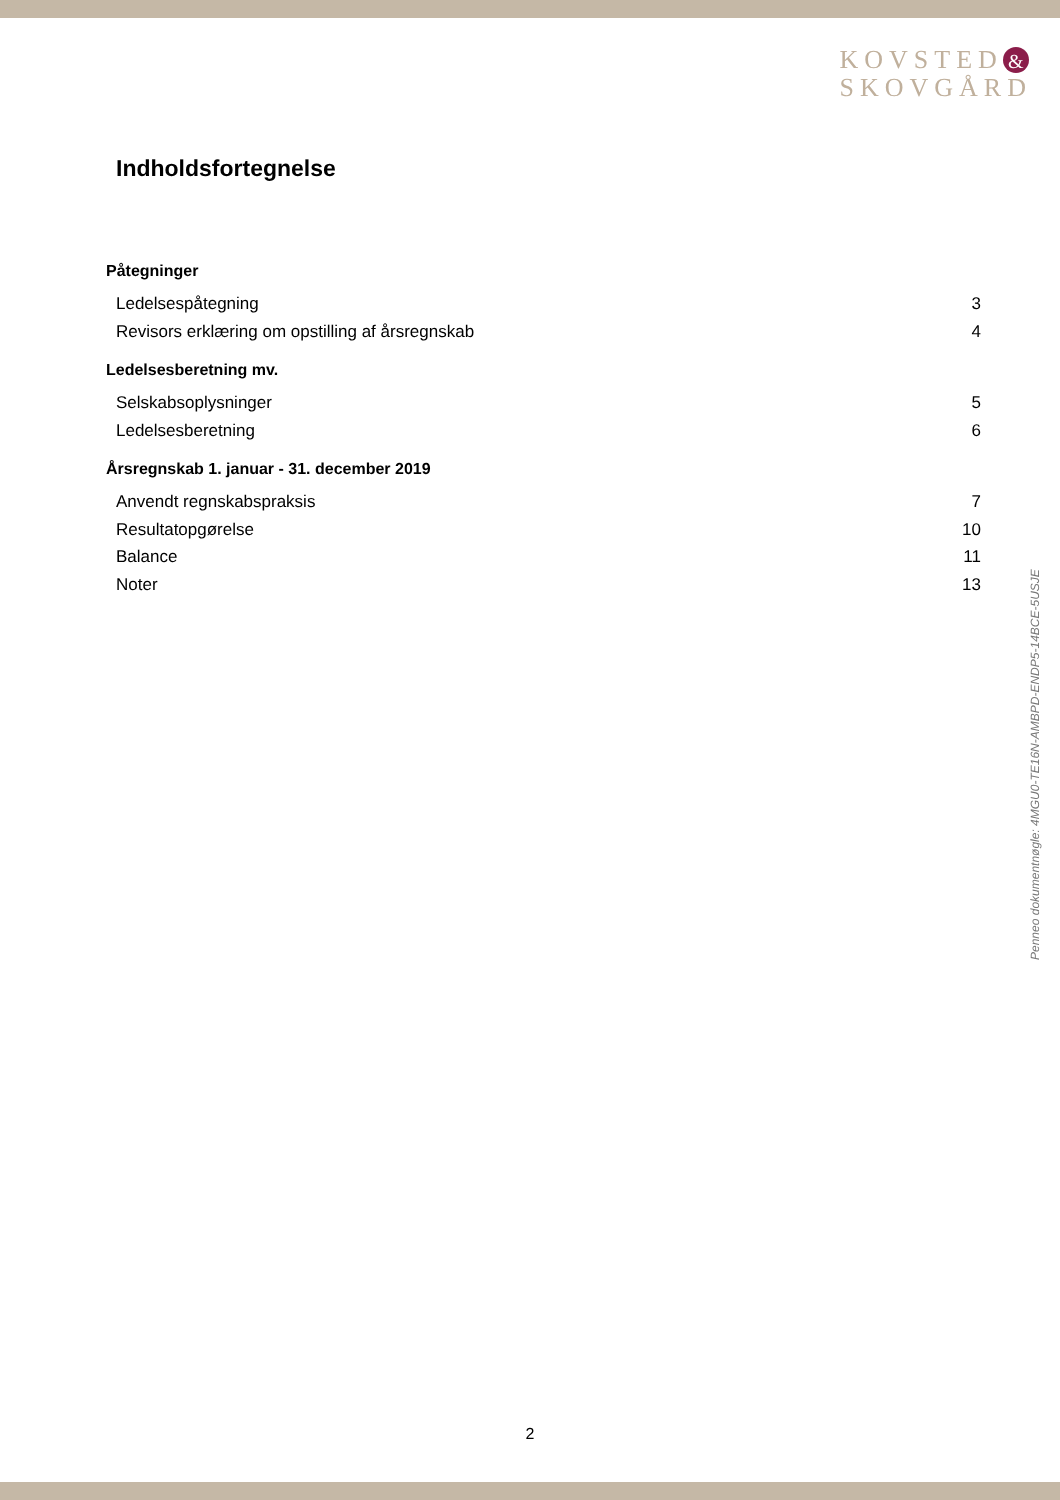KOVSTED &
SKOVGÅRD
Indholdsfortegnelse
Påtegninger
Ledelsespåtegning 3
Revisors erklæring om opstilling af årsregnskab 4
Ledelsesberetning mv.
Selskabsoplysninger 5
Ledelsesberetning 6
Årsregnskab 1. januar - 31. december 2019
Anvendt regnskabspraksis 7
Resultatopgørelse 10
Balance 11
Noter 13
Penneo dokumentnøgle: 4MGU0-TE16N-AMBPD-ENDP5-14BCE-5USJE
2